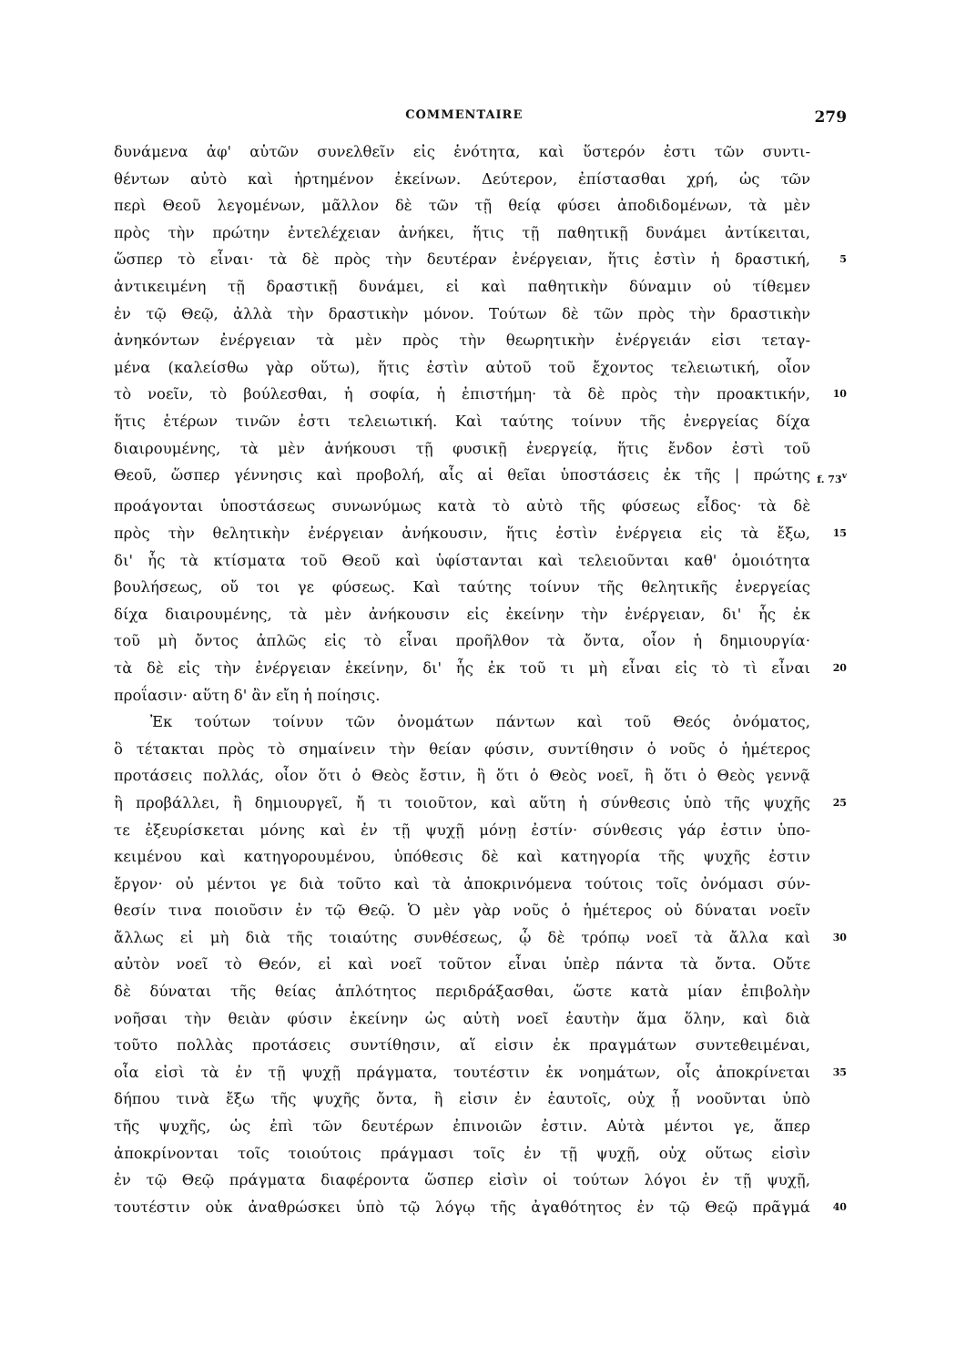COMMENTAIRE 279
δυνάμενα ἀφ' αὑτῶν συνελθεῖν εἰς ἑνότητα, καὶ ὕστερόν ἐστι τῶν συντι-
θέντων αὐτὸ καὶ ἠρτημένον ἐκείνων. Δεύτερον, ἐπίστασθαι χρή, ὡς τῶν
περὶ Θεοῦ λεγομένων, μᾶλλον δὲ τῶν τῇ θείᾳ φύσει ἀποδιδομένων, τὰ μὲν
πρὸς τὴν πρώτην ἐντελέχειαν ἀνήκει, ἥτις τῇ παθητικῇ δυνάμει ἀντίκειται,
ὥσπερ τὸ εἶναι· τὰ δὲ πρὸς τὴν δευτέραν ἐνέργειαν, ἥτις ἐστὶν ἡ δραστική, 5
ἀντικειμένη τῇ δραστικῇ δυνάμει, εἰ καὶ παθητικὴν δύναμιν οὐ τίθεμεν
ἐν τῷ Θεῷ, ἀλλὰ τὴν δραστικὴν μόνον. Τούτων δὲ τῶν πρὸς τὴν δραστικὴν
ἀνηκόντων ἐνέργειαν τὰ μὲν πρὸς τὴν θεωρητικὴν ἐνέργειάν εἰσι τεταγ-
μένα (καλείσθω γὰρ οὕτω), ἥτις ἐστὶν αὐτοῦ τοῦ ἔχοντος τελειωτική, οἷον
τὸ νοεῖν, τὸ βούλεσθαι, ἡ σοφία, ἡ ἐπιστήμη· τὰ δὲ πρὸς τὴν προακτικήν, 10
ἥτις ἑτέρων τινῶν ἐστι τελειωτική. Καὶ ταύτης τοίνυν τῆς ἐνεργείας δίχα
διαιρουμένης, τὰ μὲν ἀνήκουσι τῇ φυσικῇ ἐνεργείᾳ, ἥτις ἔνδον ἐστὶ τοῦ
Θεοῦ, ὥσπερ γέννησις καὶ προβολή, αἷς αἱ θεῖαι ὑποστάσεις ἐκ τῆς | πρώτης f. 73<sup>v</sup>
προάγονται ὑποστάσεως συνωνύμως κατὰ τὸ αὐτὸ τῆς φύσεως εἶδος· τὰ δὲ
πρὸς τὴν θελητικὴν ἐνέργειαν ἀνήκουσιν, ἥτις ἐστὶν ἐνέργεια εἰς τὰ ἔξω, 15
δι' ἧς τὰ κτίσματα τοῦ Θεοῦ καὶ ὑφίστανται καὶ τελειοῦνται καθ' ὁμοιότητα
βουλήσεως, οὔ τοι γε φύσεως. Καὶ ταύτης τοίνυν τῆς θελητικῆς ἐνεργείας
δίχα διαιρουμένης, τὰ μὲν ἀνήκουσιν εἰς ἐκείνην τὴν ἐνέργειαν, δι' ἧς ἐκ
τοῦ μὴ ὄντος ἁπλῶς εἰς τὸ εἶναι προῆλθον τὰ ὄντα, οἷον ἡ δημιουργία·
τὰ δὲ εἰς τὴν ἐνέργειαν ἐκείνην, δι' ἧς ἐκ τοῦ τι μὴ εἶναι εἰς τὸ τὶ εἶναι 20
προΐασιν· αὕτη δ' ἂν εἴη ἡ ποίησις.
Ἐκ τούτων τοίνυν τῶν ὀνομάτων πάντων καὶ τοῦ Θεός ὀνόματος,
ὃ τέτακται πρὸς τὸ σημαίνειν τὴν θείαν φύσιν, συντίθησιν ὁ νοῦς ὁ ἡμέτερος
προτάσεις πολλάς, οἷον ὅτι ὁ Θεὸς ἔστιν, ἢ ὅτι ὁ Θεὸς νοεῖ, ἢ ὅτι ὁ Θεὸς γεννᾷ
ἢ προβάλλει, ἢ δημιουργεῖ, ἤ τι τοιοῦτον, καὶ αὕτη ἡ σύνθεσις ὑπὸ τῆς ψυχῆς 25
τε ἐξευρίσκεται μόνης καὶ ἐν τῇ ψυχῇ μόνῃ ἐστίν· σύνθεσις γάρ ἐστιν ὑπο-
κειμένου καὶ κατηγορουμένου, ὑπόθεσις δὲ καὶ κατηγορία τῆς ψυχῆς ἐστιν
ἔργον· οὐ μέντοι γε διὰ τοῦτο καὶ τὰ ἀποκρινόμενα τούτοις τοῖς ὀνόμασι σύν-
θεσίν τινα ποιοῦσιν ἐν τῷ Θεῷ. Ὁ μὲν γὰρ νοῦς ὁ ἡμέτερος οὐ δύναται νοεῖν
ἄλλως εἰ μὴ διὰ τῆς τοιαύτης συνθέσεως, ᾧ δὲ τρόπῳ νοεῖ τὰ ἄλλα καὶ 30
αὐτὸν νοεῖ τὸ Θεόν, εἰ καὶ νοεῖ τοῦτον εἶναι ὑπὲρ πάντα τὰ ὄντα. Οὔτε
δὲ δύναται τῆς θείας ἁπλότητος περιδράξασθαι, ὥστε κατὰ μίαν ἐπιβολὴν
νοῆσαι τὴν θειὰν φύσιν ἐκείνην ὡς αὐτὴ νοεῖ ἑαυτὴν ἅμα ὅλην, καὶ διὰ
τοῦτο πολλὰς προτάσεις συντίθησιν, αἵ εἰσιν ἐκ πραγμάτων συντεθειμέναι,
οἷα εἰσὶ τὰ ἐν τῇ ψυχῇ πράγματα, τουτέστιν ἐκ νοημάτων, οἷς ἀποκρίνεται 35
δήπου τινὰ ἔξω τῆς ψυχῆς ὄντα, ἢ εἰσιν ἐν ἑαυτοῖς, οὐχ ᾗ νοοῦνται ὑπὸ
τῆς ψυχῆς, ὡς ἐπὶ τῶν δευτέρων ἐπινοιῶν ἐστιν. Αὐτὰ μέντοι γε, ἅπερ
ἀποκρίνονται τοῖς τοιούτοις πράγμασι τοῖς ἐν τῇ ψυχῇ, οὐχ οὕτως εἰσὶν
ἐν τῷ Θεῷ πράγματα διαφέροντα ὥσπερ εἰσὶν οἱ τούτων λόγοι ἐν τῇ ψυχῇ,
τουτέστιν οὐκ ἀναθρώσκει ὑπὸ τῷ λόγῳ τῆς ἀγαθότητος ἐν τῷ Θεῷ πρᾶγμά 40